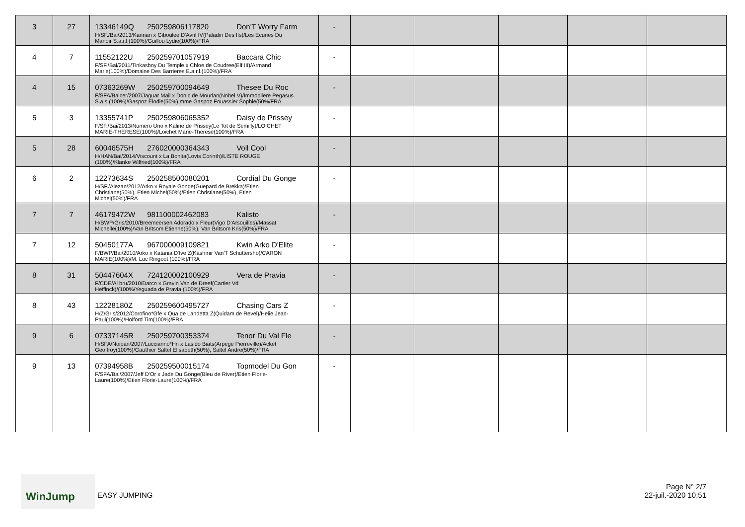| 3 | 27 | 13346149Q 250259806117820 Don'T Worry Farm H/SF./Bai/2013/Kannan x Giboulee D'Avril IV(Paladin Des Ifs)/Les Ecuries Du Manoir S.a.r.l.(100%)/Guillou Lydie(100%)/FRA | - | | | | | |
| 4 | 7 | 11552122U 250259701057919 Baccara Chic F/SF./Bai/2011/Tinkasboy Du Temple x Chloe de Coudree(Elf III)/Armand Marie(100%)/Domaine Des Barrieres E.a.r.l.(100%)/FRA | - | | | | | |
| 4 | 15 | 07363269W 250259700094649 Thesee Du Roc F/SFA/Baicer/2007/Jaguar Mail x Donic de Mourlan(Nobel V)/Immobilere Pegasus S.a.s.(100%)/Gaspoz Elodie(50%),mme Gaspoz Fouassier Sophie(50%/FRA | - | | | | | |
| 5 | 3 | 13355741P 250259806065352 Daisy de Prissey F/SF./Bai/2013/Numero Uno x Kaline de Prissey(Le Tot de Semilly)/LOICHET MARIE-THERESE(100%)/Loichet Marie-Therese(100%)/FRA | - | | | | | |
| 5 | 28 | 60046575H 276020000364343 Voll Cool H/HAN/Bai/2014/Viscount x La Bonita(Lovis Corinth)/LISTE ROUGE (100%)/Klanke Wilfried(100%)/FRA | - | | | | | |
| 6 | 2 | 12273634S 250258500080201 Cordial Du Gonge H/SF./Alezan/2012/Arko x Royale Gonge(Guepard de Brekka)/Etien Christiane(50%), Etien Michel(50%)/Etien Christiane(50%), Etien Michel(50%)/FRA | - | | | | | |
| 7 | 7 | 46179472W 981100002462083 Kalisto H/BWP/Gris/2010/Breemeersen Adorado x Fleur(Vigo D'Arsouilles)/Massat Michelle(100%)/Van Britsom Etienne(50%), Van Britsom Kris(50%)/FRA | - | | | | | |
| 7 | 12 | 50450177A 967000009109821 Kwin Arko D'Elite F/BWP/Bai/2010/Arko x Katania D'Ive Z(Kashmir Van'T Schuttersho)/CARON MARIE(100%)/M. Luc Ringoot (100%)/FRA | - | | | | | |
| 8 | 31 | 50447604X 724120002100929 Vera de Pravia F/CDE/Al bru/2010/Darco x Gravin Van de Dreef(Cartier Vd Heffinck)/(100%/Yeguada de Pravia (100%)/FRA | - | | | | | |
| 8 | 43 | 12228180Z 250259600495727 Chasing Cars Z H/Z/Gris/2012/Corofino*Gfe x Qua de Landetta Z(Quidam de Revel)/Helie Jean-Paul(100%)/Holford Tim(100%)/FRA | - | | | | | |
| 9 | 6 | 07337145R 250259700353374 Tenor Du Val Fle H/SFA/Noipan/2007/Luccianno*Hn x Lasido Biats(Arpege Pierreville)/Acket Geoffroy(100%)/Gauthier Saltel Elisabeth(50%), Saltel Andre(50%)/FRA | - | | | | | |
| 9 | 13 | 07394958B 250259500015174 Topmodel Du Gon F/SFA/Bai/2007/Jeff D'Or x Jade Du Gonge(Bleu de River)/Etien Florie-Laure(100%)/Etien Florie-Laure(100%)/FRA | - | | | | | |
WinJump
EASY JUMPING
Page N° 2/7
22-juil.-2020 10:51